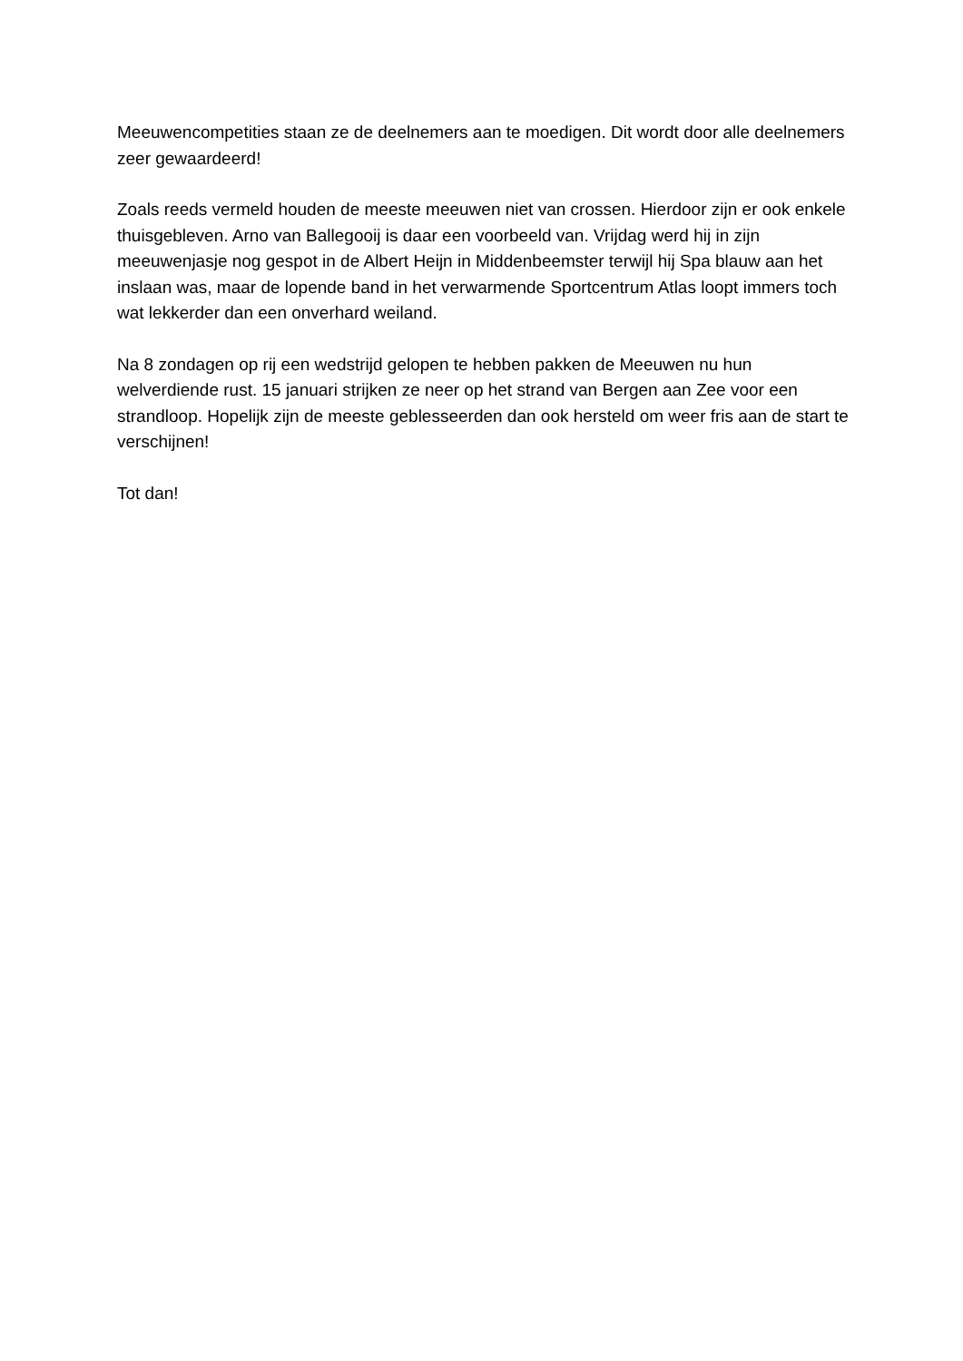Meeuwencompetities staan ze de deelnemers aan te moedigen. Dit wordt door alle deelnemers zeer gewaardeerd!
Zoals reeds vermeld houden de meeste meeuwen niet van crossen. Hierdoor zijn er ook enkele thuisgebleven. Arno van Ballegooij is daar een voorbeeld van. Vrijdag werd hij in zijn meeuwenjasje nog gespot in de Albert Heijn in Middenbeemster terwijl hij Spa blauw aan het inslaan was, maar de lopende band in het verwarmende Sportcentrum Atlas loopt immers toch wat lekkerder dan een onverhard weiland.
Na 8 zondagen op rij een wedstrijd gelopen te hebben pakken de Meeuwen nu hun welverdiende rust. 15 januari strijken ze neer op het strand van Bergen aan Zee voor een strandloop. Hopelijk zijn de meeste geblesseerden dan ook hersteld om weer fris aan de start te verschijnen!
Tot dan!